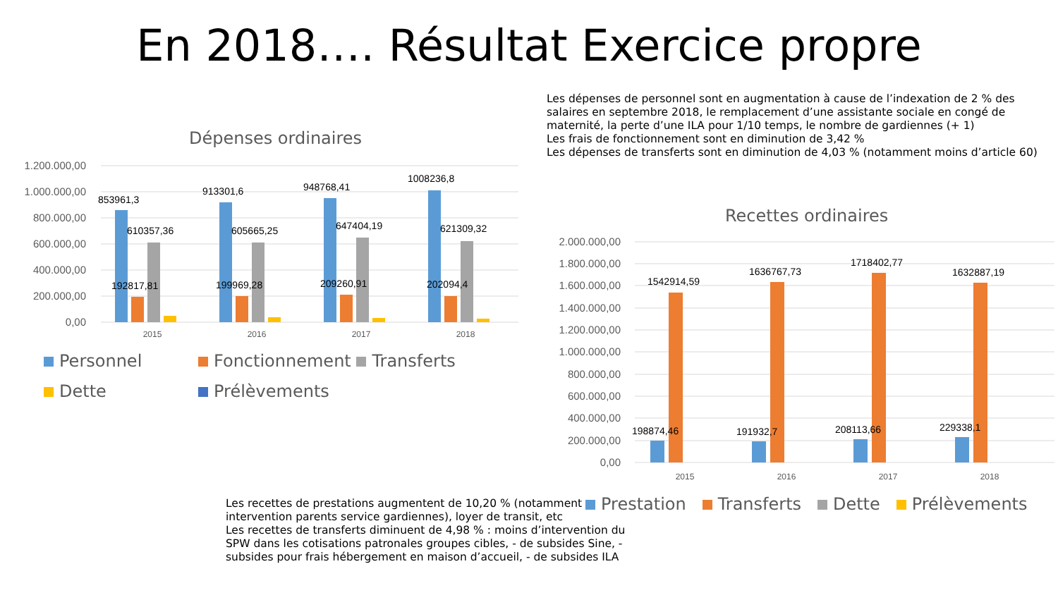En 2018…. Résultat Exercice propre
Les dépenses de personnel sont en augmentation à cause de l’indexation de 2 % des salaires en septembre 2018, le remplacement d’une assistante sociale en congé de maternité, la perte d’une ILA pour 1/10 temps, le nombre de gardiennes (+ 1)
Les frais de fonctionnement sont en diminution de 3,42 %
Les dépenses de transferts sont en diminution de 4,03 % (notamment moins d’article 60)
Dépenses ordinaires
1.200.000,00
1.000.000,00
800.000,00
600.000,00
400.000,00
200.000,00
0,00
853961,3
610357,36
192817,81
913301,6
605665,25
199969,28
948768,41
647404,19
209260,91
1008236,8
621309,32
202094,4
2015
2016
2017
2018
Personnel Fonctionnement Transferts
Dette Prélèvements
Recettes ordinaires
2.000.000,00
1.800.000,00
1.600.000,00
1.400.000,00
1.200.000,00
1.000.000,00
800.000,00
600.000,00
400.000,00
200.000,00
0,00
1542914,59
1636767,73
1718402,77
1632887,19
198874,46
191932,7
208113,66
229338,1
2015
2016
2017
2018
Les recettes de prestations augmentent de 10,20 % (notamment intervention parents service gardiennes), loyer de transit, etc
Les recettes de transferts diminuent de 4,98 % : moins d’intervention du SPW dans les cotisations patronales groupes cibles, - de subsides Sine, - subsides pour frais hébergement en maison d’accueil, - de subsides ILA
Prestation Transferts Dette Prélèvements